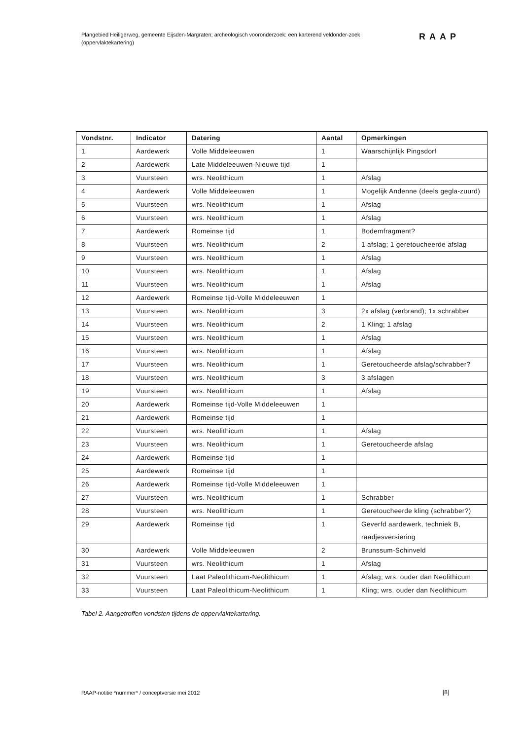Plangebied Heiligerweg, gemeente Eijsden-Margraten; archeologisch vooronderzoek: een karterend veldonder-zoek (oppervlaktekartering)
RAAP
| Vondstnr. | Indicator | Datering | Aantal | Opmerkingen |
| --- | --- | --- | --- | --- |
| 1 | Aardewerk | Volle Middeleeuwen | 1 | Waarschijnlijk Pingsdorf |
| 2 | Aardewerk | Late Middeleeuwen-Nieuwe tijd | 1 | |
| 3 | Vuursteen | wrs. Neolithicum | 1 | Afslag |
| 4 | Aardewerk | Volle Middeleeuwen | 1 | Mogelijk Andenne (deels gegla-zuurd) |
| 5 | Vuursteen | wrs. Neolithicum | 1 | Afslag |
| 6 | Vuursteen | wrs. Neolithicum | 1 | Afslag |
| 7 | Aardewerk | Romeinse tijd | 1 | Bodemfragment? |
| 8 | Vuursteen | wrs. Neolithicum | 2 | 1 afslag; 1 geretoucheerde afslag |
| 9 | Vuursteen | wrs. Neolithicum | 1 | Afslag |
| 10 | Vuursteen | wrs. Neolithicum | 1 | Afslag |
| 11 | Vuursteen | wrs. Neolithicum | 1 | Afslag |
| 12 | Aardewerk | Romeinse tijd-Volle Middeleeuwen | 1 | |
| 13 | Vuursteen | wrs. Neolithicum | 3 | 2x afslag (verbrand); 1x schrabber |
| 14 | Vuursteen | wrs. Neolithicum | 2 | 1 Kling; 1 afslag |
| 15 | Vuursteen | wrs. Neolithicum | 1 | Afslag |
| 16 | Vuursteen | wrs. Neolithicum | 1 | Afslag |
| 17 | Vuursteen | wrs. Neolithicum | 1 | Geretoucheerde afslag/schrabber? |
| 18 | Vuursteen | wrs. Neolithicum | 3 | 3 afslagen |
| 19 | Vuursteen | wrs. Neolithicum | 1 | Afslag |
| 20 | Aardewerk | Romeinse tijd-Volle Middeleeuwen | 1 | |
| 21 | Aardewerk | Romeinse tijd | 1 | |
| 22 | Vuursteen | wrs. Neolithicum | 1 | Afslag |
| 23 | Vuursteen | wrs. Neolithicum | 1 | Geretoucheerde afslag |
| 24 | Aardewerk | Romeinse tijd | 1 | |
| 25 | Aardewerk | Romeinse tijd | 1 | |
| 26 | Aardewerk | Romeinse tijd-Volle Middeleeuwen | 1 | |
| 27 | Vuursteen | wrs. Neolithicum | 1 | Schrabber |
| 28 | Vuursteen | wrs. Neolithicum | 1 | Geretoucheerde kling (schrabber?) |
| 29 | Aardewerk | Romeinse tijd | 1 | Geverfd aardewerk, techniek B, raadjesversiering |
| 30 | Aardewerk | Volle Middeleeuwen | 2 | Brunssum-Schinveld |
| 31 | Vuursteen | wrs. Neolithicum | 1 | Afslag |
| 32 | Vuursteen | Laat Paleolithicum-Neolithicum | 1 | Afslag; wrs. ouder dan Neolithicum |
| 33 | Vuursteen | Laat Paleolithicum-Neolithicum | 1 | Kling; wrs. ouder dan Neolithicum |
Tabel 2. Aangetroffen vondsten tijdens de oppervlaktekartering.
RAAP-notitie *nummer* / conceptversie mei 2012
[8]